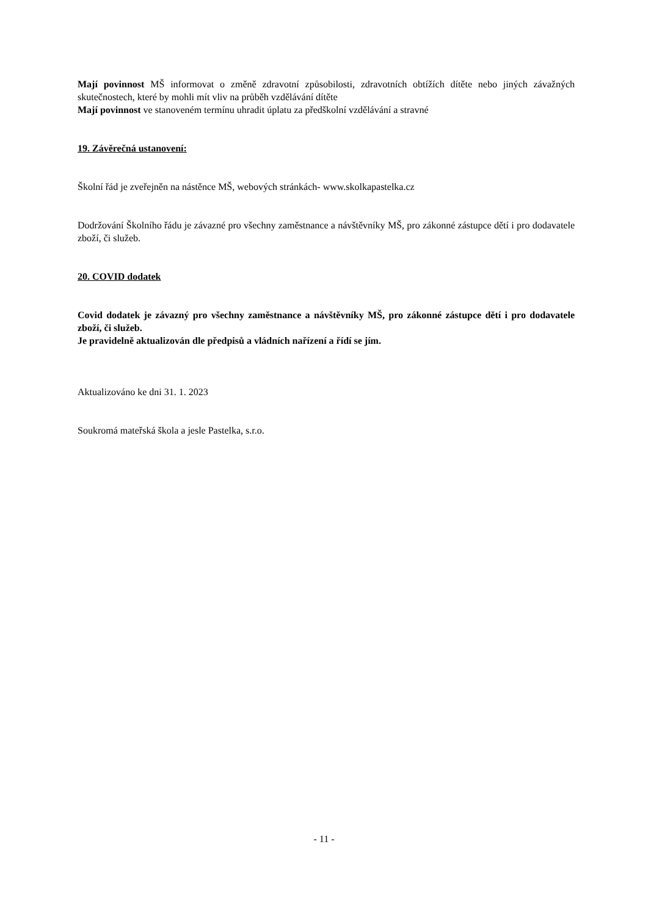Mají povinnost MŠ informovat o změně zdravotní způsobilosti, zdravotních obtížích dítěte nebo jiných závažných skutečnostech, které by mohli mít vliv na průběh vzdělávání dítěte
Mají povinnost ve stanoveném termínu uhradit úplatu za předškolní vzdělávání a stravné
19. Závěrečná ustanovení:
Školní řád je zveřejněn na nástěnce MŠ, webových stránkách- www.skolkapastelka.cz
Dodržování Školního řádu je závazné pro všechny zaměstnance a návštěvníky MŠ, pro zákonné zástupce dětí i pro dodavatele zboží, či služeb.
20. COVID dodatek
Covid dodatek je závazný pro všechny zaměstnance a návštěvníky MŠ, pro zákonné zástupce dětí i pro dodavatele zboží, či služeb.
Je pravidelně aktualizován dle předpisů a vládních nařízení a řídí se jím.
Aktualizováno ke dni 31. 1. 2023
Soukromá mateřská škola a jesle Pastelka, s.r.o.
- 11 -